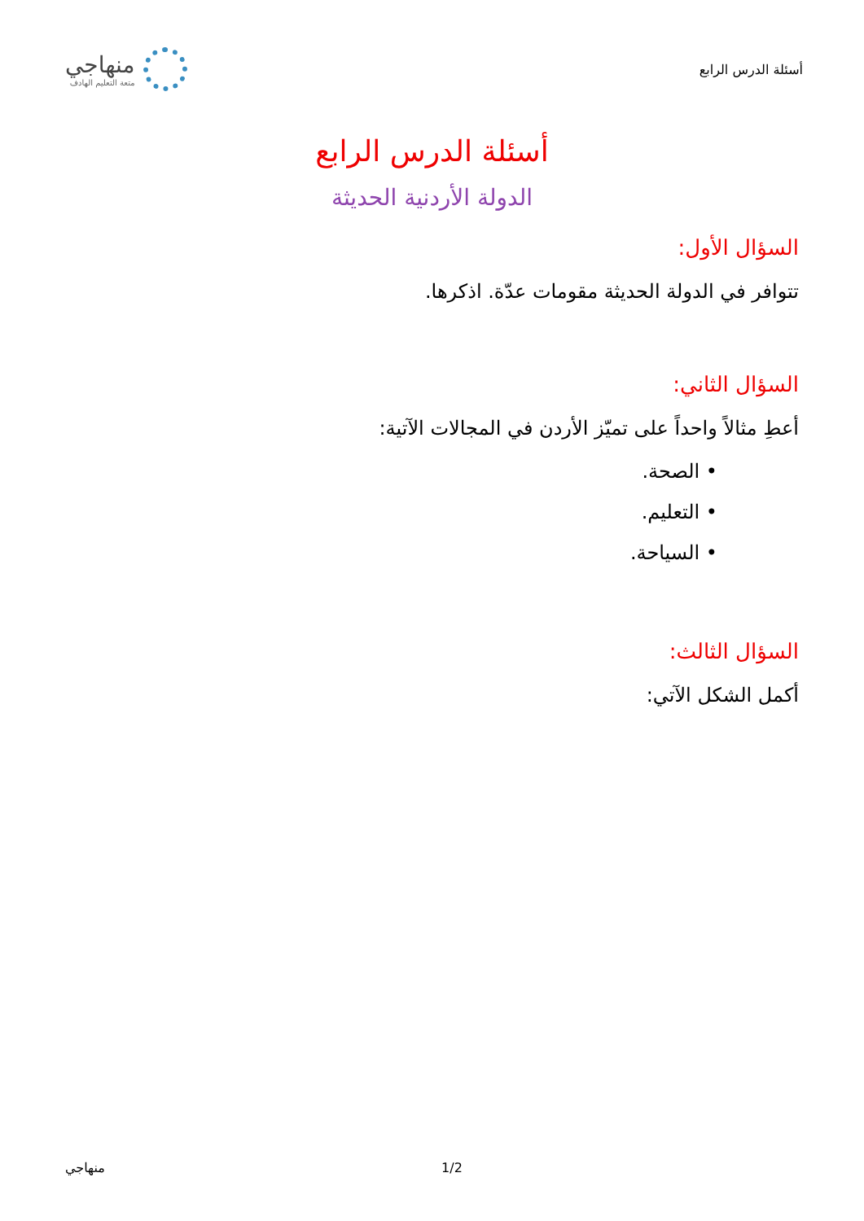أسئلة الدرس الرابع
منهاجي
متعة التعليم الهادف
أسئلة الدرس الرابع
الدولة الأردنية الحديثة
السؤال الأول:
تتوافر في الدولة الحديثة مقومات عدّة. اذكرها.
السؤال الثاني:
أعطِ مثالاً واحداً على تميّز الأردن في المجالات الآتية:
• الصحة.
• التعليم.
• السياحة.
السؤال الثالث:
أكمل الشكل الآتي:
منهاجي 1/2